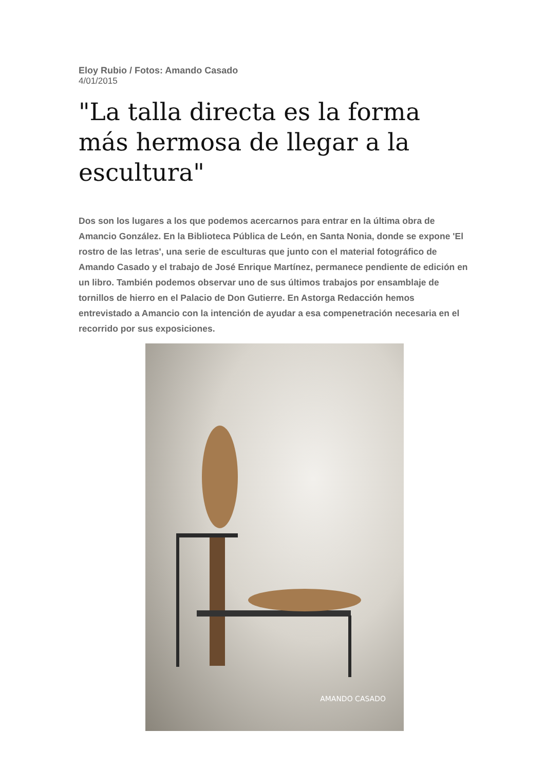Eloy Rubio / Fotos: Amando Casado
4/01/2015
"La talla directa es la forma más hermosa de llegar a la escultura"
Dos son los lugares a los que podemos acercarnos para entrar en la última obra de Amancio González. En la Biblioteca Pública de León, en Santa Nonia, donde se expone 'El rostro de las letras', una serie de esculturas que junto con el material fotográfico de Amando Casado y el trabajo de José Enrique Martínez, permanece pendiente de edición en un libro. También podemos observar uno de sus últimos trabajos por ensamblaje de tornillos de hierro en el Palacio de Don Gutierre. En Astorga Redacción hemos entrevistado a Amancio con la intención de ayudar a esa compenetración necesaria en el recorrido por sus exposiciones.
AMANDO CASADO